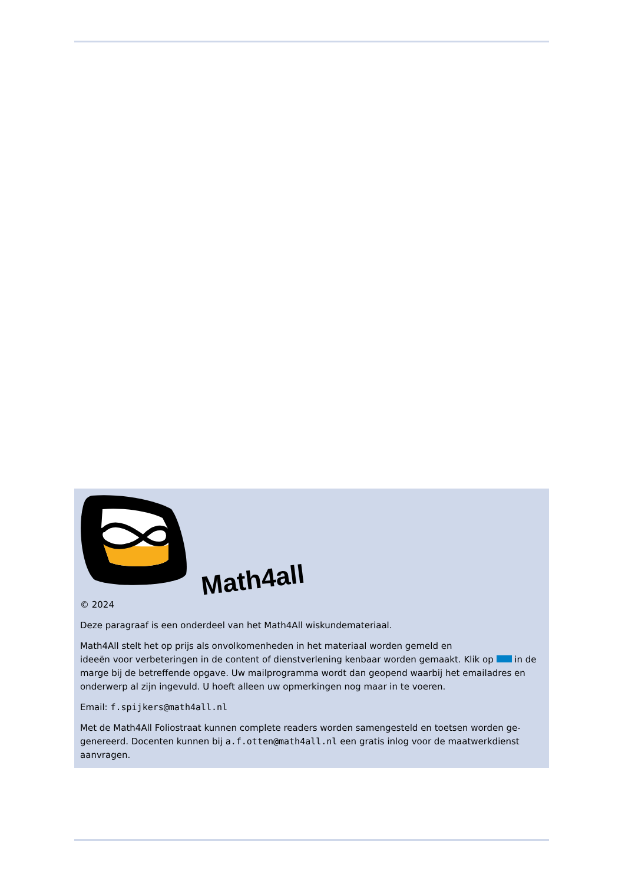Math4all
© 2024
Deze paragraaf is een onderdeel van het Math4All wiskundemateriaal.
Math4All stelt het op prijs als onvolkomenheden in het materiaal worden gemeld en
ideeën voor verbeteringen in de content of dienstverlening kenbaar worden gemaakt. Klik op in de marge bij de betreffende opgave. Uw mailprogramma wordt dan geopend waarbij het emailadres en onderwerp al zijn ingevuld. U hoeft alleen uw opmerkingen nog maar in te voeren.
Email: f.spijkers@math4all.nl
Met de Math4All Foliostraat kunnen complete readers worden samengesteld en toetsen worden ge-genereerd. Docenten kunnen bij a.f.otten@math4all.nl een gratis inlog voor de maatwerkdienst aanvragen.